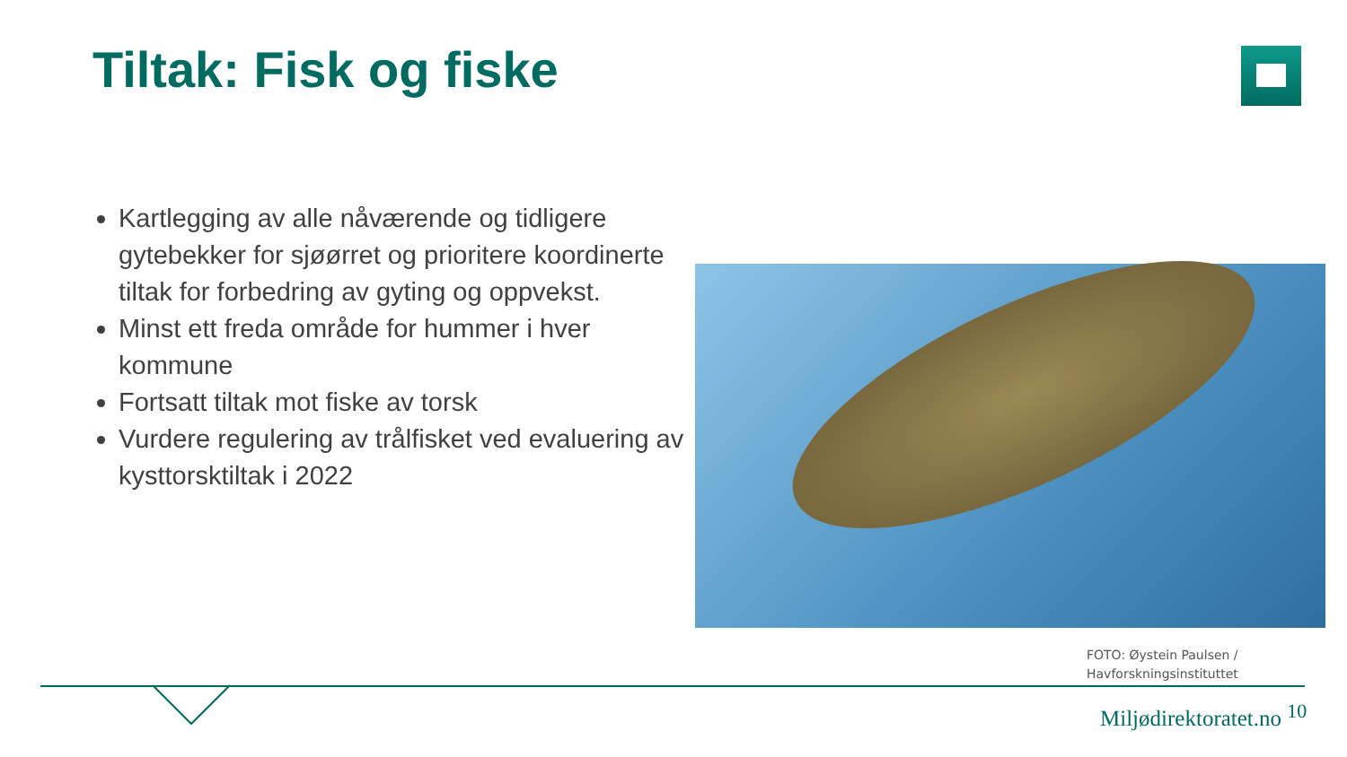Tiltak: Fisk og fiske
Kartlegging av alle nåværende og tidligere gytebekker for sjøørret og prioritere koordinerte tiltak for forbedring av gyting og oppvekst.
Minst ett freda område for hummer i hver kommune
Fortsatt tiltak mot fiske av torsk
Vurdere regulering av trålfisket ved evaluering av kysttorsktiltak i 2022
FOTO: Øystein Paulsen /
Havforskningsinstituttet
Miljødirektoratet.no <sup>10</sup>